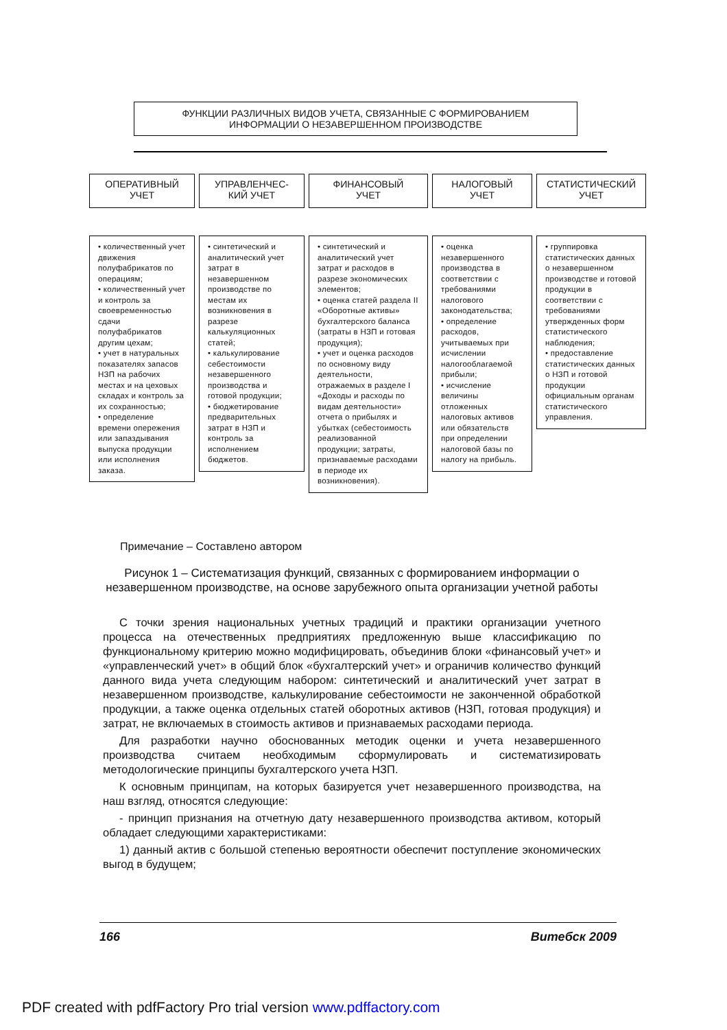ФУНКЦИИ РАЗЛИЧНЫХ ВИДОВ УЧЕТА, СВЯЗАННЫЕ С ФОРМИРОВАНИЕМ
ИНФОРМАЦИИ О НЕЗАВЕРШЕННОМ ПРОИЗВОДСТВЕ
ОПЕРАТИВНЫЙ
УЧЕТ
• количественный учет движения полуфабрикатов по операциям;
• количественный учет и контроль за своевременностью сдачи полуфабрикатов другим цехам;
• учет в натуральных показателях запасов НЗП на рабочих местах и на цеховых складах и контроль за их сохранностью;
• определение времени опережения или запаздывания выпуска продукции или исполнения заказа.
УПРАВЛЕНЧЕС-
КИЙ УЧЕТ
• синтетический и аналитический учет затрат в незавершенном производстве по местам их возникновения в разрезе калькуляционных статей;
• калькулирование себестоимости незавершенного производства и готовой продукции;
• бюджетирование предварительных затрат в НЗП и контроль за исполнением бюджетов.
ФИНАНСОВЫЙ
УЧЕТ
• синтетический и аналитический учет затрат и расходов в разрезе экономических элементов;
• оценка статей раздела II «Оборотные активы» бухгалтерского баланса (затраты в НЗП и готовая продукция);
• учет и оценка расходов по основному виду деятельности, отражаемых в разделе I «Доходы и расходы по видам деятельности» отчета о прибылях и убытках (себестоимость реализованной продукции; затраты, признаваемые расходами в периоде их возникновения).
НАЛОГОВЫЙ
УЧЕТ
• оценка незавершенного производства в соответствии с требованиями налогового законодательства;
• определение расходов, учитываемых при исчислении налогооблагаемой прибыли;
• исчисление величины отложенных налоговых активов или обязательств при определении налоговой базы по налогу на прибыль.
СТАТИСТИЧЕСКИЙ
УЧЕТ
• группировка статистических данных о незавершенном производстве и готовой продукции в соответствии с требованиями утвержденных форм статистического наблюдения;
• предоставление статистических данных о НЗП и готовой продукции официальным органам статистического управления.
Примечание – Составлено автором
Рисунок 1 – Систематизация функций, связанных с формированием информации о незавершенном производстве, на основе зарубежного опыта организации учетной работы
С точки зрения национальных учетных традиций и практики организации учетного процесса на отечественных предприятиях предложенную выше классификацию по функциональному критерию можно модифицировать, объединив блоки «финансовый учет» и «управленческий учет» в общий блок «бухгалтерский учет» и ограничив количество функций данного вида учета следующим набором: синтетический и аналитический учет затрат в незавершенном производстве, калькулирование себестоимости не законченной обработкой продукции, а также оценка отдельных статей оборотных активов (НЗП, готовая продукция) и затрат, не включаемых в стоимость активов и признаваемых расходами периода.
Для разработки научно обоснованных методик оценки и учета незавершенного производства считаем необходимым сформулировать и систематизировать методологические принципы бухгалтерского учета НЗП.
К основным принципам, на которых базируется учет незавершенного производства, на наш взгляд, относятся следующие:
- принцип признания на отчетную дату незавершенного производства активом, который обладает следующими характеристиками:
1) данный актив с большой степенью вероятности обеспечит поступление экономических выгод в будущем;
166 Витебск 2009
PDF created with pdfFactory Pro trial version www.pdffactory.com